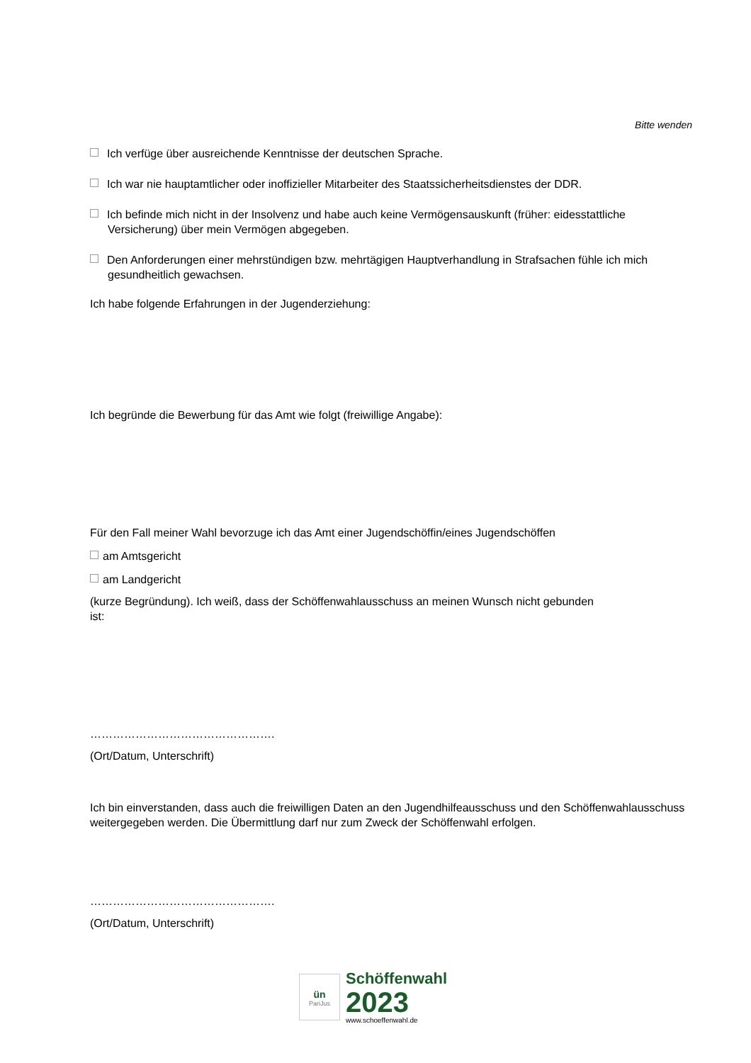Bitte wenden
Ich verfüge über ausreichende Kenntnisse der deutschen Sprache.
Ich war nie hauptamtlicher oder inoffizieller Mitarbeiter des Staatssicherheitsdienstes der DDR.
Ich befinde mich nicht in der Insolvenz und habe auch keine Vermögensauskunft (früher: eidesstattliche Versicherung) über mein Vermögen abgegeben.
Den Anforderungen einer mehrstündigen bzw. mehrtägigen Hauptverhandlung in Strafsachen fühle ich mich gesundheitlich gewachsen.
Ich habe folgende Erfahrungen in der Jugenderziehung:
Ich begründe die Bewerbung für das Amt wie folgt (freiwillige Angabe):
Für den Fall meiner Wahl bevorzuge ich das Amt einer Jugendschöffin/eines Jugendschöffen
am Amtsgericht
am Landgericht
(kurze Begründung). Ich weiß, dass der Schöffenwahlausschuss an meinen Wunsch nicht gebunden
ist:
………………………………………….
(Ort/Datum, Unterschrift)
Ich bin einverstanden, dass auch die freiwilligen Daten an den Jugendhilfeausschuss und den Schöffenwahlausschuss weitergegeben werden. Die Übermittlung darf nur zum Zweck der Schöffenwahl erfolgen.
………………………………………….
(Ort/Datum, Unterschrift)
ün
PariJus
Schöffenwahl
2023
www.schoeffenwahl.de